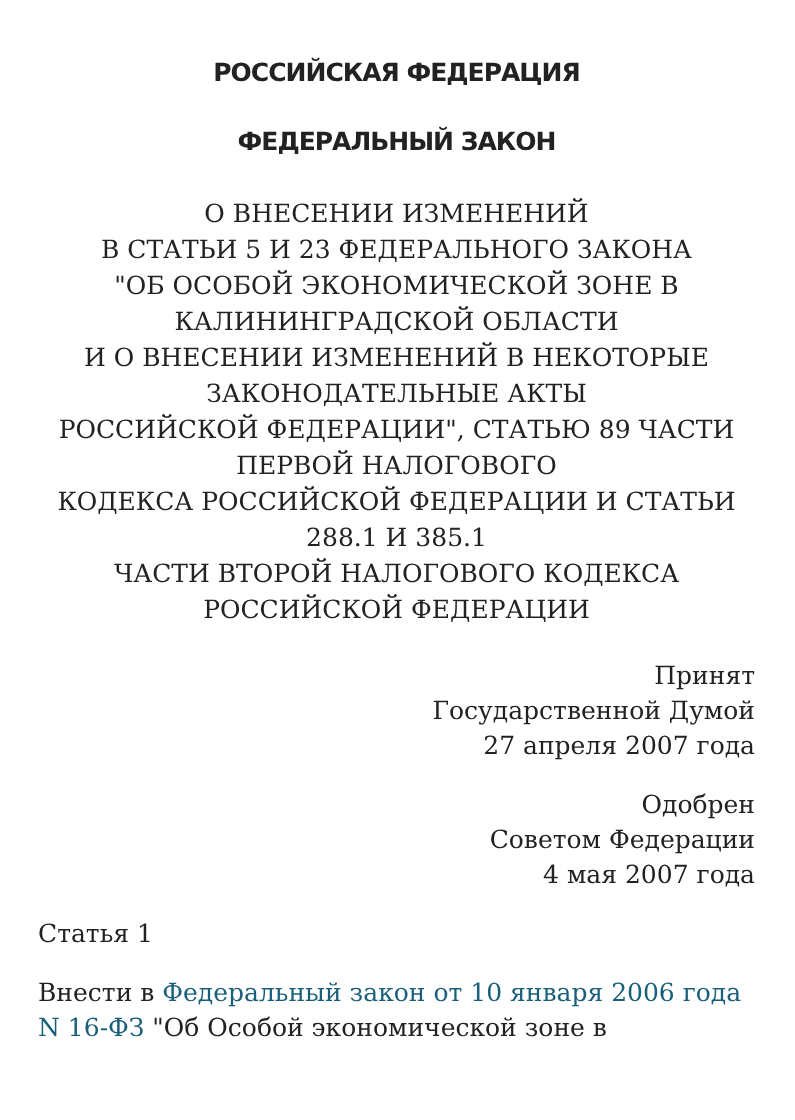РОССИЙСКАЯ ФЕДЕРАЦИЯ
ФЕДЕРАЛЬНЫЙ ЗАКОН
О ВНЕСЕНИИ ИЗМЕНЕНИЙ
В СТАТЬИ 5 И 23 ФЕДЕРАЛЬНОГО ЗАКОНА
"ОБ ОСОБОЙ ЭКОНОМИЧЕСКОЙ ЗОНЕ В
КАЛИНИНГРАДСКОЙ ОБЛАСТИ
И О ВНЕСЕНИИ ИЗМЕНЕНИЙ В НЕКОТОРЫЕ
ЗАКОНОДАТЕЛЬНЫЕ АКТЫ
РОССИЙСКОЙ ФЕДЕРАЦИИ", СТАТЬЮ 89 ЧАСТИ
ПЕРВОЙ НАЛОГОВОГО
КОДЕКСА РОССИЙСКОЙ ФЕДЕРАЦИИ И СТАТЬИ
288.1 И 385.1
ЧАСТИ ВТОРОЙ НАЛОГОВОГО КОДЕКСА
РОССИЙСКОЙ ФЕДЕРАЦИИ
Принят
Государственной Думой
27 апреля 2007 года
Одобрен
Советом Федерации
4 мая 2007 года
Статья 1
Внести в Федеральный закон от 10 января 2006 года N 16-ФЗ "Об Особой экономической зоне в